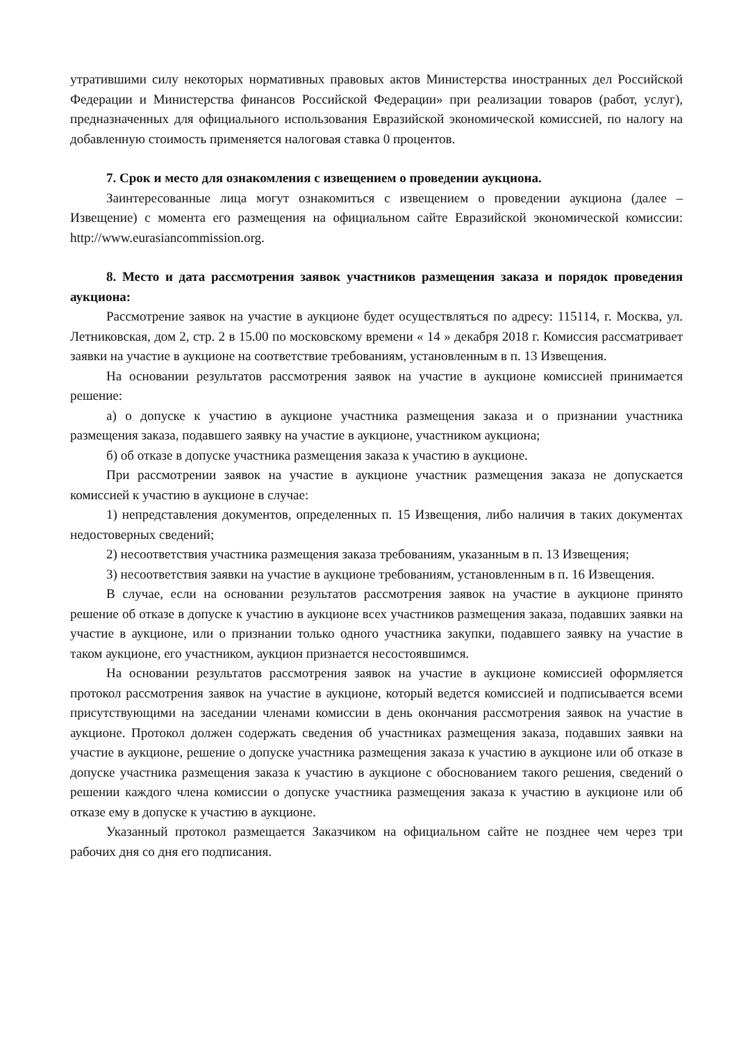утратившими силу некоторых нормативных правовых актов Министерства иностранных дел Российской Федерации и Министерства финансов Российской Федерации» при реализации товаров (работ, услуг), предназначенных для официального использования Евразийской экономической комиссией, по налогу на добавленную стоимость применяется налоговая ставка 0 процентов.
7. Срок и место для ознакомления с извещением о проведении аукциона.
Заинтересованные лица могут ознакомиться с извещением о проведении аукциона (далее – Извещение) с момента его размещения на официальном сайте Евразийской экономической комиссии: http://www.eurasiancommission.org.
8. Место и дата рассмотрения заявок участников размещения заказа и порядок проведения аукциона:
Рассмотрение заявок на участие в аукционе будет осуществляться по адресу: 115114, г. Москва, ул. Летниковская, дом 2, стр. 2 в 15.00 по московскому времени « 14 » декабря 2018 г. Комиссия рассматривает заявки на участие в аукционе на соответствие требованиям, установленным в п. 13 Извещения.
На основании результатов рассмотрения заявок на участие в аукционе комиссией принимается решение:
а) о допуске к участию в аукционе участника размещения заказа и о признании участника размещения заказа, подавшего заявку на участие в аукционе, участником аукциона;
б) об отказе в допуске участника размещения заказа к участию в аукционе.
При рассмотрении заявок на участие в аукционе участник размещения заказа не допускается комиссией к участию в аукционе в случае:
1) непредставления документов, определенных п. 15 Извещения, либо наличия в таких документах недостоверных сведений;
2) несоответствия участника размещения заказа требованиям, указанным в п. 13 Извещения;
3) несоответствия заявки на участие в аукционе требованиям, установленным в п. 16 Извещения.
В случае, если на основании результатов рассмотрения заявок на участие в аукционе принято решение об отказе в допуске к участию в аукционе всех участников размещения заказа, подавших заявки на участие в аукционе, или о признании только одного участника закупки, подавшего заявку на участие в таком аукционе, его участником, аукцион признается несостоявшимся.
На основании результатов рассмотрения заявок на участие в аукционе комиссией оформляется протокол рассмотрения заявок на участие в аукционе, который ведется комиссией и подписывается всеми присутствующими на заседании членами комиссии в день окончания рассмотрения заявок на участие в аукционе. Протокол должен содержать сведения об участниках размещения заказа, подавших заявки на участие в аукционе, решение о допуске участника размещения заказа к участию в аукционе или об отказе в допуске участника размещения заказа к участию в аукционе с обоснованием такого решения, сведений о решении каждого члена комиссии о допуске участника размещения заказа к участию в аукционе или об отказе ему в допуске к участию в аукционе.
Указанный протокол размещается Заказчиком на официальном сайте не позднее чем через три рабочих дня со дня его подписания.